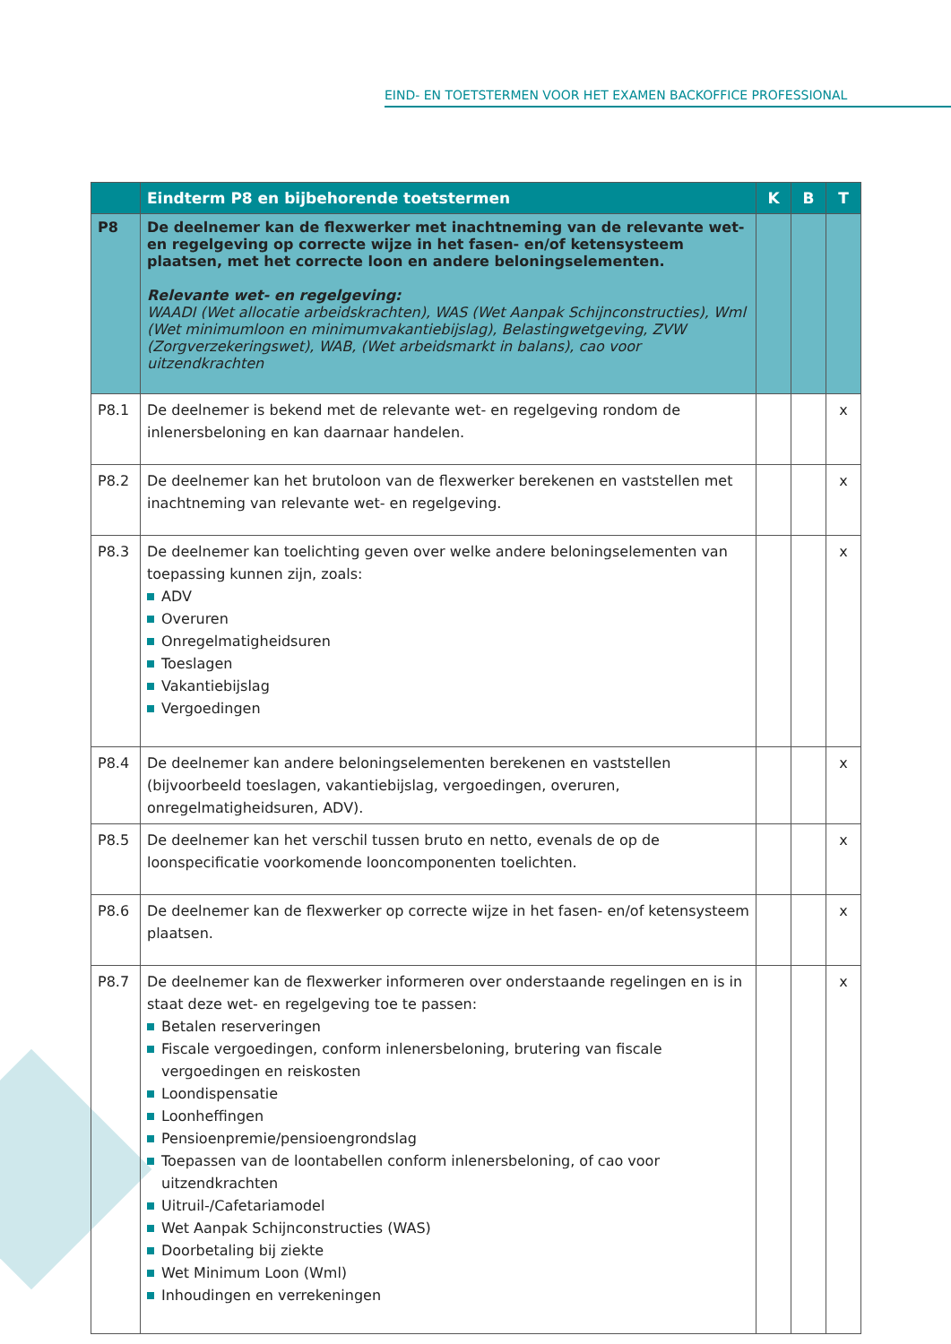EIND- EN TOETSTERMEN VOOR HET EXAMEN BACKOFFICE PROFESSIONAL
| | Eindterm P8 en bijbehorende toetstermen | K | B | T |
| --- | --- | --- | --- | --- |
| P8 | De deelnemer kan de flexwerker met inachtneming van de relevante wet- en regelgeving op correcte wijze in het fasen- en/of ketensysteem plaatsen, met het correcte loon en andere beloningselementen. Relevante wet- en regelgeving: WAADI (Wet allocatie arbeidskrachten), WAS (Wet Aanpak Schijnconstructies), Wml (Wet minimumloon en minimumvakantiebijslag), Belastingwetgeving, ZVW (Zorgverzekeringswet), WAB, (Wet arbeidsmarkt in balans), cao voor uitzendkrachten | | | |
| P8.1 | De deelnemer is bekend met de relevante wet- en regelgeving rondom de inlenersbeloning en kan daarnaar handelen. | | | x |
| P8.2 | De deelnemer kan het brutoloon van de flexwerker berekenen en vaststellen met inachtneming van relevante wet- en regelgeving. | | | x |
| P8.3 | De deelnemer kan toelichting geven over welke andere beloningselementen van toepassing kunnen zijn, zoals: ADV Overuren Onregelmatigheidsuren Toeslagen Vakantiebijslag Vergoedingen | | | x |
| P8.4 | De deelnemer kan andere beloningselementen berekenen en vaststellen (bijvoorbeeld toeslagen, vakantiebijslag, vergoedingen, overuren, onregelmatigheidsuren, ADV). | | | x |
| P8.5 | De deelnemer kan het verschil tussen bruto en netto, evenals de op de loonspecificatie voorkomende looncomponenten toelichten. | | | x |
| P8.6 | De deelnemer kan de flexwerker op correcte wijze in het fasen- en/of ketensysteem plaatsen. | | | x |
| P8.7 | De deelnemer kan de flexwerker informeren over onderstaande regelingen en is in staat deze wet- en regelgeving toe te passen: Betalen reserveringen Fiscale vergoedingen, conform inlenersbeloning, brutering van fiscale vergoedingen en reiskosten Loondispensatie Loonheffingen Pensioenpremie/pensioengrondslag Toepassen van de loontabellen conform inlenersbeloning, of cao voor uitzendkrachten Uitruil-/Cafetariamodel Wet Aanpak Schijnconstructies (WAS) Doorbetaling bij ziekte Wet Minimum Loon (Wml) Inhoudingen en verrekeningen | | | x |